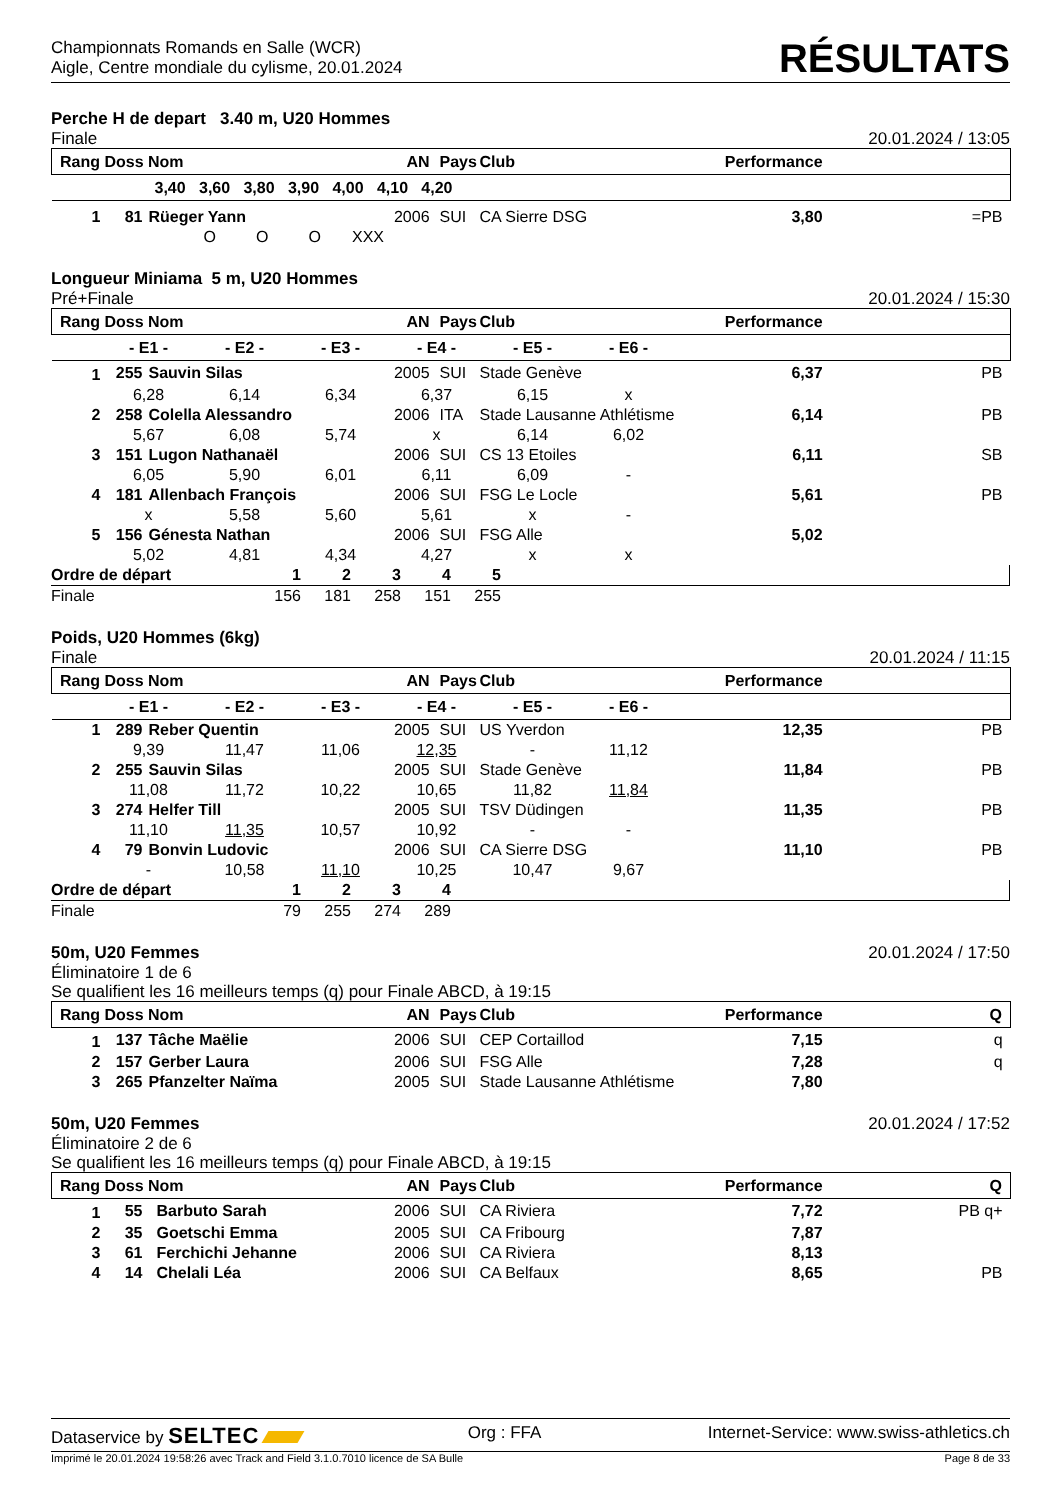Championnats Romands en Salle (WCR)
Aigle, Centre mondiale du cylisme, 20.01.2024
RÉSULTATS
Perche H de depart 3.40 m, U20 Hommes
Finale 20.01.2024 / 13:05
| Rang Doss Nom | | | AN | Pays | Club | Performance | |
| --- | --- | --- | --- | --- | --- | --- | --- |
| 3,40 3,60 3,80 3,90 4,00 4,10 4,20 | | | | | | | |
| 1 | 81 | Rüeger Yann | 2006 | SUI | CA Sierre DSG | 3,80 | =PB |
| O O O XXX | | | | | | | |
Longueur Miniama 5 m, U20 Hommes
Pré+Finale 20.01.2024 / 15:30
| Rang Doss Nom | | | AN | Pays | Club | Performance | |
| --- | --- | --- | --- | --- | --- | --- | --- |
| - E1 - - E2 - - E3 - - E4 - - E5 - - E6 - | | | | | | | |
| 1 | 255 | Sauvin Silas | 2005 | SUI | Stade Genève | 6,37 | PB |
| 6,28 6,14 6,34 6,37 6,15 x | | | | | | | |
| 2 | 258 | Colella Alessandro | 2006 | ITA | Stade Lausanne Athlétisme | 6,14 | PB |
| 5,67 6,08 5,74 x 6,14 6,02 | | | | | | | |
| 3 | 151 | Lugon Nathanaël | 2006 | SUI | CS 13 Etoiles | 6,11 | SB |
| 6,05 5,90 6,01 6,11 6,09 - | | | | | | | |
| 4 | 181 | Allenbach François | 2006 | SUI | FSG Le Locle | 5,61 | PB |
| x 5,58 5,60 5,61 x - | | | | | | | |
| 5 | 156 | Génesta Nathan | 2006 | SUI | FSG Alle | 5,02 | |
| 5,02 4,81 4,34 4,27 x x | | | | | | | |
| Ordre de départ | 1 | 2 | 3 | 4 | 5 | |
| Finale | 156 | 181 | 258 | 151 | 255 | |
Poids, U20 Hommes (6kg)
Finale 20.01.2024 / 11:15
| Rang Doss Nom | | | AN | Pays | Club | Performance | |
| --- | --- | --- | --- | --- | --- | --- | --- |
| - E1 - - E2 - - E3 - - E4 - - E5 - - E6 - | | | | | | | |
| 1 | 289 | Reber Quentin | 2005 | SUI | US Yverdon | 12,35 | PB |
| 9,39 11,47 11,06 12,35 - 11,12 | | | | | | | |
| 2 | 255 | Sauvin Silas | 2005 | SUI | Stade Genève | 11,84 | PB |
| 11,08 11,72 10,22 10,65 11,82 11,84 | | | | | | | |
| 3 | 274 | Helfer Till | 2005 | SUI | TSV Düdingen | 11,35 | PB |
| 11,10 11,35 10,57 10,92 - - | | | | | | | |
| 4 | 79 | Bonvin Ludovic | 2006 | SUI | CA Sierre DSG | 11,10 | PB |
| - 10,58 11,10 10,25 10,47 9,67 | | | | | | | |
| Ordre de départ | 1 | 2 | 3 | 4 | |
| Finale | 79 | 255 | 274 | 289 | |
50m, U20 Femmes 20.01.2024 / 17:50
Éliminatoire 1 de 6
Se qualifient les 16 meilleurs temps (q) pour Finale ABCD, à 19:15
| Rang Doss Nom | | | AN | Pays | Club | Performance | Q |
| --- | --- | --- | --- | --- | --- | --- | --- |
| 1 | 137 | Tâche Maëlie | 2006 | SUI | CEP Cortaillod | 7,15 | q |
| 2 | 157 | Gerber Laura | 2006 | SUI | FSG Alle | 7,28 | q |
| 3 | 265 | Pfanzelter Naïma | 2005 | SUI | Stade Lausanne Athlétisme | 7,80 | |
50m, U20 Femmes 20.01.2024 / 17:52
Éliminatoire 2 de 6
Se qualifient les 16 meilleurs temps (q) pour Finale ABCD, à 19:15
| Rang Doss Nom | | | AN | Pays | Club | Performance | Q |
| --- | --- | --- | --- | --- | --- | --- | --- |
| 1 | 55 | Barbuto Sarah | 2006 | SUI | CA Riviera | 7,72 | PB q+ |
| 2 | 35 | Goetschi Emma | 2005 | SUI | CA Fribourg | 7,87 | |
| 3 | 61 | Ferchichi Jehanne | 2006 | SUI | CA Riviera | 8,13 | |
| 4 | 14 | Chelali Léa | 2006 | SUI | CA Belfaux | 8,65 | PB |
Dataservice by SELTEC Org : FFA Internet-Service: www.swiss-athletics.ch
Imprimé le 20.01.2024 19:58:26 avec Track and Field 3.1.0.7010 licence de SA Bulle Page 8 de 33